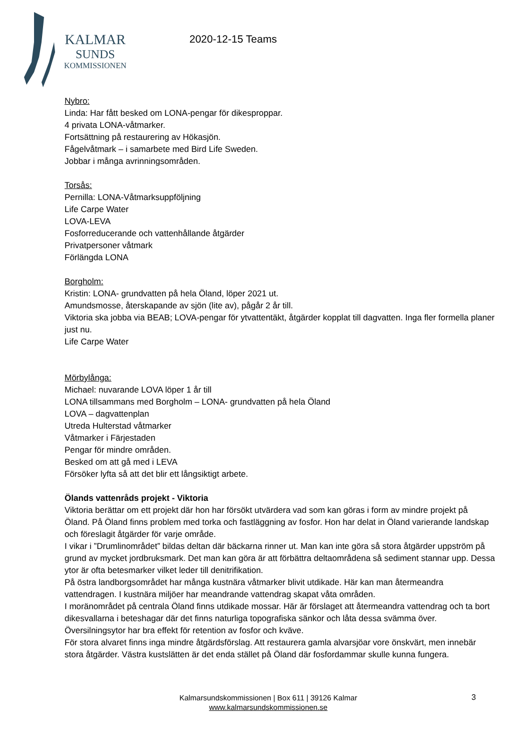KALMAR
SUNDS
KOMMISSIONEN
2020-12-15 Teams
Nybro:
Linda: Har fått besked om LONA-pengar för dikesproppar.
4 privata LONA-våtmarker.
Fortsättning på restaurering av Hökasjön.
Fågelvåtmark – i samarbete med Bird Life Sweden.
Jobbar i många avrinningsområden.
Torsås:
Pernilla: LONA-Våtmarksuppföljning
Life Carpe Water
LOVA-LEVA
Fosforreducerande och vattenhållande åtgärder
Privatpersoner våtmark
Förlängda LONA
Borgholm:
Kristin: LONA- grundvatten på hela Öland, löper 2021 ut.
Amundsmosse, återskapande av sjön (lite av), pågår 2 år till.
Viktoria ska jobba via BEAB; LOVA-pengar för ytvattentäkt, åtgärder kopplat till dagvatten. Inga fler formella planer just nu.
Life Carpe Water
Mörbylånga:
Michael: nuvarande LOVA löper 1 år till
LONA tillsammans med Borgholm – LONA- grundvatten på hela Öland
LOVA – dagvattenplan
Utreda Hulterstad våtmarker
Våtmarker i Färjestaden
Pengar för mindre områden.
Besked om att gå med i LEVA
Försöker lyfta så att det blir ett långsiktigt arbete.
Ölands vattenråds projekt - Viktoria
Viktoria berättar om ett projekt där hon har försökt utvärdera vad som kan göras i form av mindre projekt på Öland. På Öland finns problem med torka och fastläggning av fosfor. Hon har delat in Öland varierande landskap och föreslagit åtgärder för varje område.
I vikar i ”Drumlinområdet” bildas deltan där bäckarna rinner ut. Man kan inte göra så stora åtgärder uppström på grund av mycket jordbruksmark. Det man kan göra är att förbättra deltaområdena så sediment stannar upp. Dessa ytor är ofta betesmarker vilket leder till denitrifikation.
På östra landborgsområdet har många kustnära våtmarker blivit utdikade. Här kan man återmeandra vattendragen. I kustnära miljöer har meandrande vattendrag skapat våta områden.
I moränområdet på centrala Öland finns utdikade mossar. Här är förslaget att återmeandra vattendrag och ta bort dikesvallarna i beteshagar där det finns naturliga topografiska sänkor och låta dessa svämma över. Översilningsytor har bra effekt för retention av fosfor och kväve.
För stora alvaret finns inga mindre åtgärdsförslag. Att restaurera gamla alvarsjöar vore önskvärt, men innebär stora åtgärder. Västra kustslätten är det enda stället på Öland där fosfordammar skulle kunna fungera.
Kalmarsundskommissionen | Box 611 | 39126 Kalmar
www.kalmarsundskommissionen.se
3